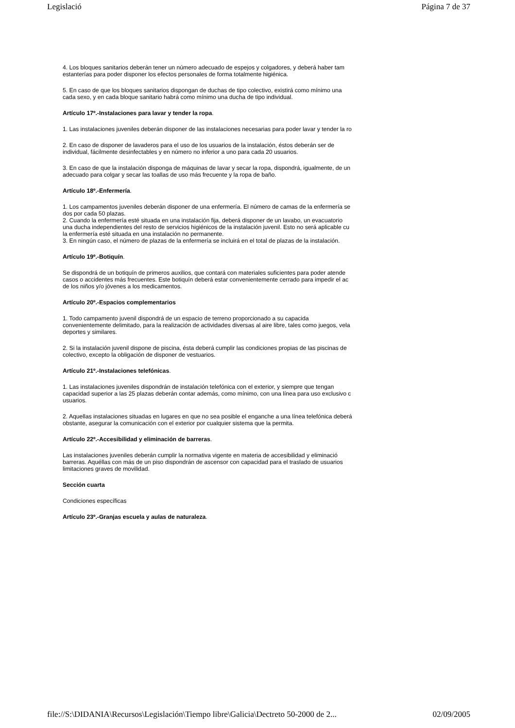Legislació Página 7 de 37
4. Los bloques sanitarios deberán tener un número adecuado de espejos y colgadores, y deberá haber tam
estanterías para poder disponer los efectos personales de forma totalmente higiénica.
5. En caso de que los bloques sanitarios dispongan de duchas de tipo colectivo, existirá como mínimo una
cada sexo, y en cada bloque sanitario habrá como mínimo una ducha de tipo individual.
Artículo 17º.-Instalaciones para lavar y tender la ropa.
1. Las instalaciones juveniles deberán disponer de las instalaciones necesarias para poder lavar y tender la ro
2. En caso de disponer de lavaderos para el uso de los usuarios de la instalación, éstos deberán ser de
individual, fácilmente desinfectables y en número no inferior a uno para cada 20 usuarios.
3. En caso de que la instalación disponga de máquinas de lavar y secar la ropa, dispondrá, igualmente, de un
adecuado para colgar y secar las toallas de uso más frecuente y la ropa de baño.
Artículo 18º.-Enfermería.
1. Los campamentos juveniles deberán disponer de una enfermería. El número de camas de la enfermería se
dos por cada 50 plazas.
2. Cuando la enfermería esté situada en una instalación fija, deberá disponer de un lavabo, un evacuatorio
una ducha independientes del resto de servicios higiénicos de la instalación juvenil. Esto no será aplicable cu
la enfermería esté situada en una instalación no permanente.
3. En ningún caso, el número de plazas de la enfermería se incluirá en el total de plazas de la instalación.
Artículo 19º.-Botiquín.
Se dispondrá de un botiquín de primeros auxilios, que contará con materiales suficientes para poder atende
casos o accidentes más frecuentes. Este botiquín deberá estar convenientemente cerrado para impedir el ac
de los niños y/o jóvenes a los medicamentos.
Artículo 20º.-Espacios complementarios
1. Todo campamento juvenil dispondrá de un espacio de terreno proporcionado a su capacida
convenientemente delimitado, para la realización de actividades diversas al aire libre, tales como juegos, vela
deportes y similares.
2. Si la instalación juvenil dispone de piscina, ésta deberá cumplir las condiciones propias de las piscinas de
colectivo, excepto la obligación de disponer de vestuarios.
Artículo 21º.-Instalaciones telefónicas.
1. Las instalaciones juveniles dispondrán de instalación telefónica con el exterior, y siempre que tengan
capacidad superior a las 25 plazas deberán contar además, como mínimo, con una línea para uso exclusivo c
usuarios.
2. Aquellas instalaciones situadas en lugares en que no sea posible el enganche a una línea telefónica deberá
obstante, asegurar la comunicación con el exterior por cualquier sistema que la permita.
Artículo 22º.-Accesibilidad y eliminación de barreras.
Las instalaciones juveniles deberán cumplir la normativa vigente en materia de accesibilidad y eliminació
barreras. Aquéllas con más de un piso dispondrán de ascensor con capacidad para el traslado de usuarios
limitaciones graves de movilidad.
Sección cuarta
Condiciones específicas
Artículo 23º.-Granjas escuela y aulas de naturaleza.
file://S:\DIDANIA\Recursos\Legislación\Tiempo libre\Galicia\Dectreto 50-2000 de 2... 02/09/2005